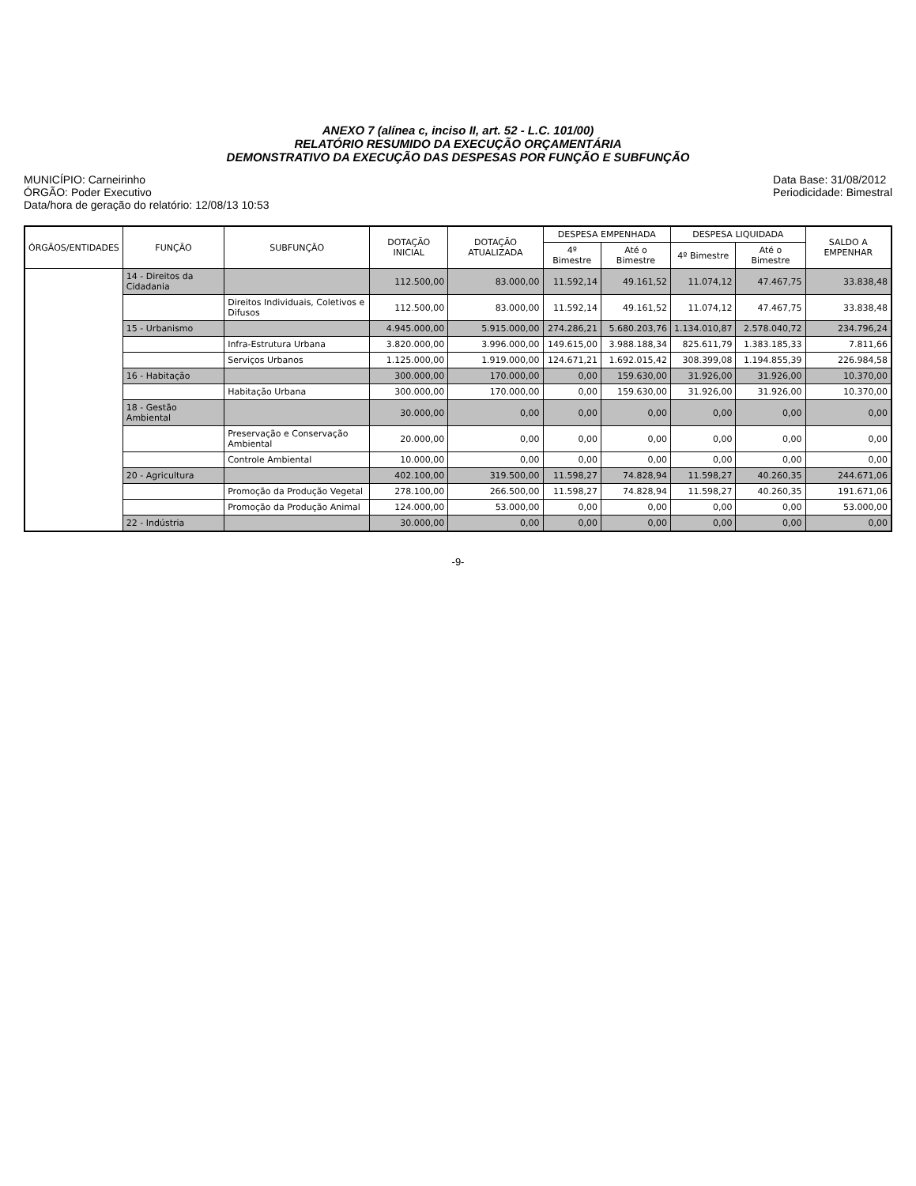ANEXO 7 (alínea c, inciso II, art. 52 - L.C. 101/00)
RELATÓRIO RESUMIDO DA EXECUÇÃO ORÇAMENTÁRIA
DEMONSTRATIVO DA EXECUÇÃO DAS DESPESAS POR FUNÇÃO E SUBFUNÇÃO
MUNICÍPIO: Carneirinho
ÓRGÃO: Poder Executivo
Data/hora de geração do relatório: 12/08/13 10:53
Data Base: 31/08/2012
Periodicidade: Bimestral
| ÓRGÃOS/ENTIDADES | FUNÇÃO | SUBFUNÇÃO | DOTAÇÃO INICIAL | DOTAÇÃO ATUALIZADA | DESPESA EMPENHADA | | DESPESA LIQUIDADA | | SALDO A EMPENHAR |
| --- | --- | --- | --- | --- | --- | --- | --- | --- | --- |
| | | | | | 4º Bimestre | Até o Bimestre | 4º Bimestre | Até o Bimestre | |
| | 14 - Direitos da Cidadania | | 112.500,00 | 83.000,00 | 11.592,14 | 49.161,52 | 11.074,12 | 47.467,75 | 33.838,48 |
| | | Direitos Individuais, Coletivos e Difusos | 112.500,00 | 83.000,00 | 11.592,14 | 49.161,52 | 11.074,12 | 47.467,75 | 33.838,48 |
| | 15 - Urbanismo | | 4.945.000,00 | 5.915.000,00 | 274.286,21 | 5.680.203,76 | 1.134.010,87 | 2.578.040,72 | 234.796,24 |
| | | Infra-Estrutura Urbana | 3.820.000,00 | 3.996.000,00 | 149.615,00 | 3.988.188,34 | 825.611,79 | 1.383.185,33 | 7.811,66 |
| | | Serviços Urbanos | 1.125.000,00 | 1.919.000,00 | 124.671,21 | 1.692.015,42 | 308.399,08 | 1.194.855,39 | 226.984,58 |
| | 16 - Habitação | | 300.000,00 | 170.000,00 | 0,00 | 159.630,00 | 31.926,00 | 31.926,00 | 10.370,00 |
| | | Habitação Urbana | 300.000,00 | 170.000,00 | 0,00 | 159.630,00 | 31.926,00 | 31.926,00 | 10.370,00 |
| | 18 - Gestão Ambiental | | 30.000,00 | 0,00 | 0,00 | 0,00 | 0,00 | 0,00 | 0,00 |
| | | Preservação e Conservação Ambiental | 20.000,00 | 0,00 | 0,00 | 0,00 | 0,00 | 0,00 | 0,00 |
| | | Controle Ambiental | 10.000,00 | 0,00 | 0,00 | 0,00 | 0,00 | 0,00 | 0,00 |
| | 20 - Agricultura | | 402.100,00 | 319.500,00 | 11.598,27 | 74.828,94 | 11.598,27 | 40.260,35 | 244.671,06 |
| | | Promoção da Produção Vegetal | 278.100,00 | 266.500,00 | 11.598,27 | 74.828,94 | 11.598,27 | 40.260,35 | 191.671,06 |
| | | Promoção da Produção Animal | 124.000,00 | 53.000,00 | 0,00 | 0,00 | 0,00 | 0,00 | 53.000,00 |
| | 22 - Indústria | | 30.000,00 | 0,00 | 0,00 | 0,00 | 0,00 | 0,00 | 0,00 |
-9-